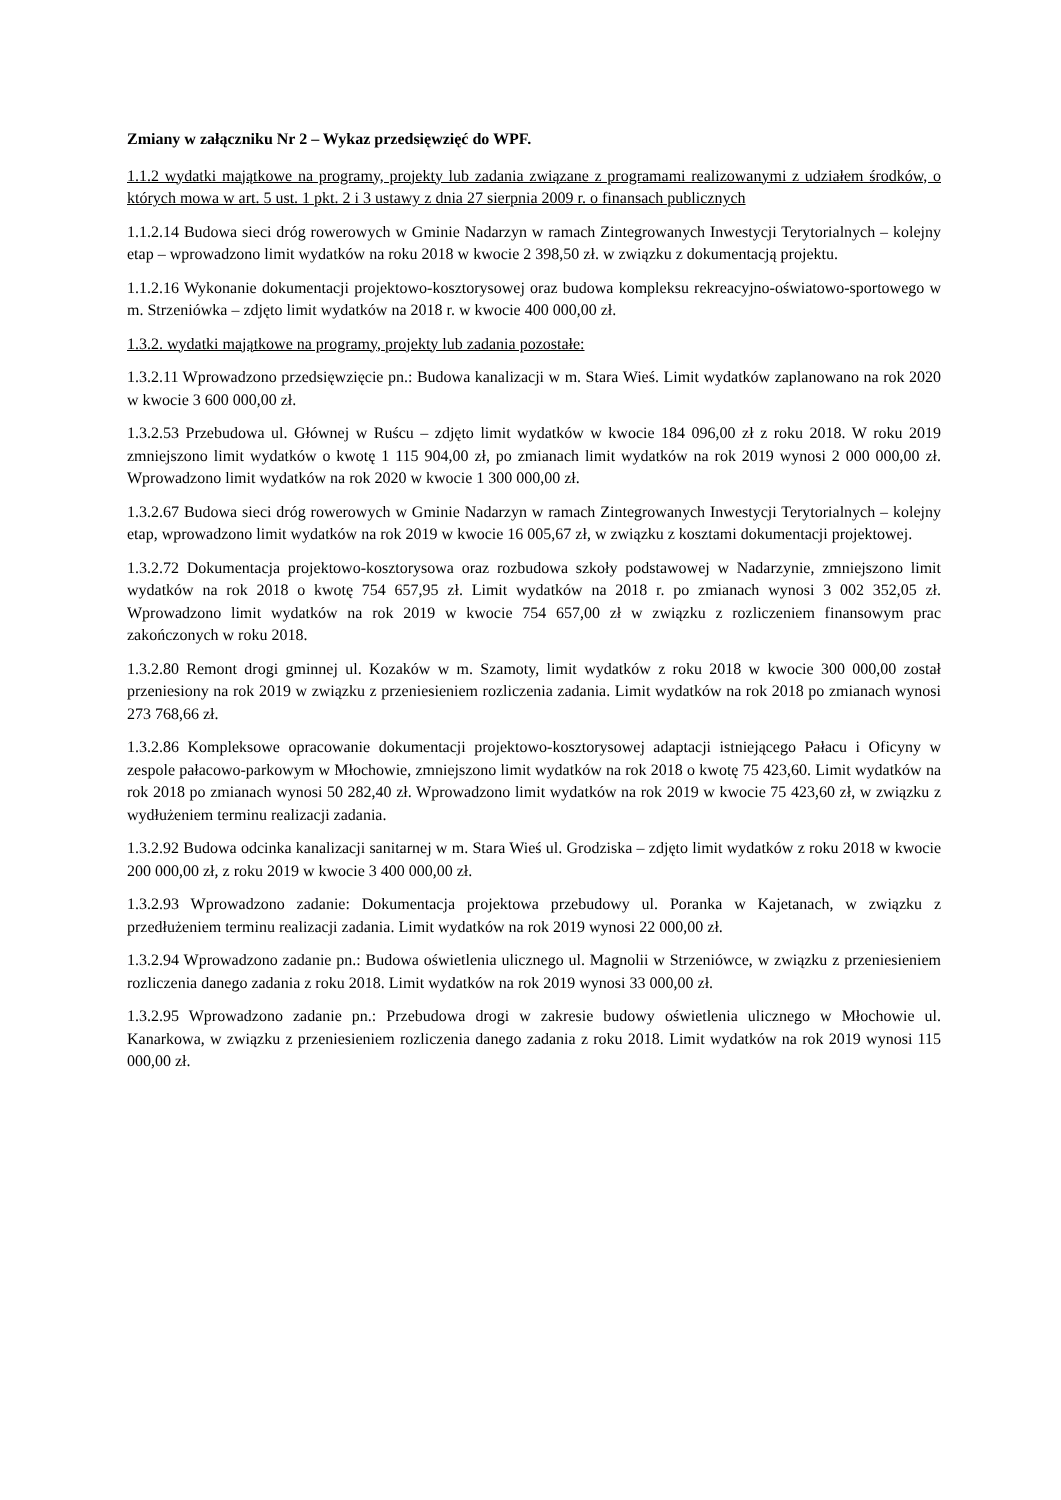Zmiany w załączniku Nr 2 – Wykaz przedsięwzięć do WPF.
1.1.2 wydatki majątkowe na programy, projekty lub zadania związane z programami realizowanymi z udziałem środków, o których mowa w art. 5 ust. 1 pkt. 2 i 3 ustawy z dnia 27 sierpnia 2009 r. o finansach publicznych
1.1.2.14 Budowa sieci dróg rowerowych w Gminie Nadarzyn w ramach Zintegrowanych Inwestycji Terytorialnych – kolejny etap – wprowadzono limit wydatków na roku 2018 w kwocie 2 398,50 zł. w związku z dokumentacją projektu.
1.1.2.16 Wykonanie dokumentacji projektowo-kosztorysowej oraz budowa kompleksu rekreacyjno-oświatowo-sportowego w m. Strzeniówka – zdjęto limit wydatków na 2018 r. w kwocie 400 000,00 zł.
1.3.2. wydatki majątkowe na programy, projekty lub zadania pozostałe:
1.3.2.11 Wprowadzono przedsięwzięcie pn.: Budowa kanalizacji w m. Stara Wieś. Limit wydatków zaplanowano na rok 2020 w kwocie 3 600 000,00 zł.
1.3.2.53 Przebudowa ul. Głównej w Ruścu – zdjęto limit wydatków w kwocie 184 096,00 zł z roku 2018. W roku 2019 zmniejszono limit wydatków o kwotę 1 115 904,00 zł, po zmianach limit wydatków na rok 2019 wynosi 2 000 000,00 zł. Wprowadzono limit wydatków na rok 2020 w kwocie 1 300 000,00 zł.
1.3.2.67 Budowa sieci dróg rowerowych w Gminie Nadarzyn w ramach Zintegrowanych Inwestycji Terytorialnych – kolejny etap, wprowadzono limit wydatków na rok 2019 w kwocie 16 005,67 zł, w związku z kosztami dokumentacji projektowej.
1.3.2.72 Dokumentacja projektowo-kosztorysowa oraz rozbudowa szkoły podstawowej w Nadarzynie, zmniejszono limit wydatków na rok 2018 o kwotę 754 657,95 zł. Limit wydatków na 2018 r. po zmianach wynosi 3 002 352,05 zł. Wprowadzono limit wydatków na rok 2019 w kwocie 754 657,00 zł w związku z rozliczeniem finansowym prac zakończonych w roku 2018.
1.3.2.80 Remont drogi gminnej ul. Kozaków w m. Szamoty, limit wydatków z roku 2018 w kwocie 300 000,00 został przeniesiony na rok 2019 w związku z przeniesieniem rozliczenia zadania. Limit wydatków na rok 2018 po zmianach wynosi 273 768,66 zł.
1.3.2.86 Kompleksowe opracowanie dokumentacji projektowo-kosztorysowej adaptacji istniejącego Pałacu i Oficyny w zespole pałacowo-parkowym w Młochowie, zmniejszono limit wydatków na rok 2018 o kwotę 75 423,60. Limit wydatków na rok 2018 po zmianach wynosi 50 282,40 zł. Wprowadzono limit wydatków na rok 2019 w kwocie 75 423,60 zł, w związku z wydłużeniem terminu realizacji zadania.
1.3.2.92 Budowa odcinka kanalizacji sanitarnej w m. Stara Wieś ul. Grodziska – zdjęto limit wydatków z roku 2018 w kwocie 200 000,00 zł, z roku 2019 w kwocie 3 400 000,00 zł.
1.3.2.93 Wprowadzono zadanie: Dokumentacja projektowa przebudowy ul. Poranka w Kajetanach, w związku z przedłużeniem terminu realizacji zadania. Limit wydatków na rok 2019 wynosi 22 000,00 zł.
1.3.2.94 Wprowadzono zadanie pn.: Budowa oświetlenia ulicznego ul. Magnolii w Strzeniówce, w związku z przeniesieniem rozliczenia danego zadania z roku 2018. Limit wydatków na rok 2019 wynosi 33 000,00 zł.
1.3.2.95 Wprowadzono zadanie pn.: Przebudowa drogi w zakresie budowy oświetlenia ulicznego w Młochowie ul. Kanarkowa, w związku z przeniesieniem rozliczenia danego zadania z roku 2018. Limit wydatków na rok 2019 wynosi 115 000,00 zł.